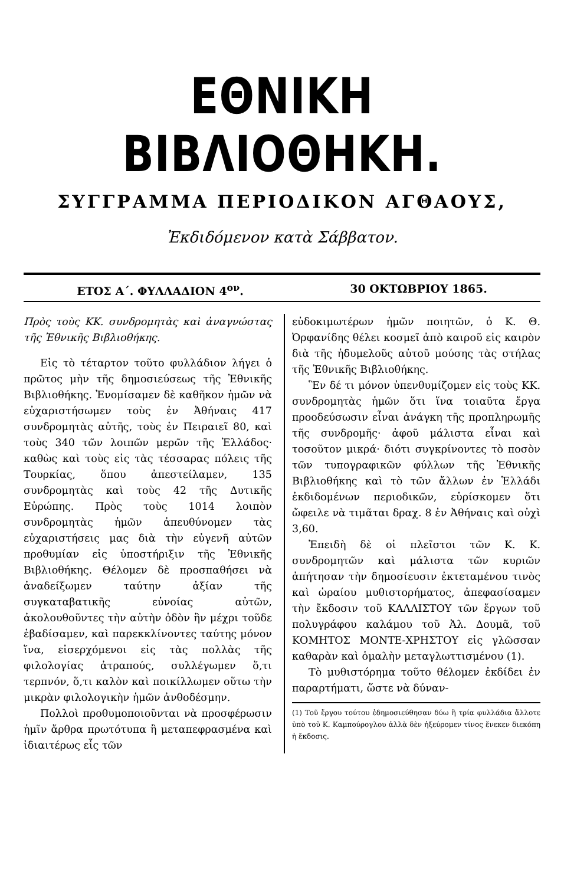ΕΘΝΙΚΗ ΒΙΒΛΙΟΘΗΚΗ.
ΣΥΓΓΡΑΜΜΑ ΠΕΡΙΟΔΙΚΟΝ ΑΓΘΑΟΥΣ,
Ἐκδιδόμενον κατὰ Σάββατον.
ΕΤΟΣ Α΄. ΦΥΛΛΑΔΙΟΝ 4<sup>ον</sup>. 30 ΟΚΤΩΒΡΙΟΥ 1865.
Πρὸς τοὺς ΚΚ. συνδρομητὰς καὶ ἀναγνώστας τῆς Ἐθνικῆς Βιβλιοθήκης.
Εἰς τὸ τέταρτον τοῦτο φυλλάδιον λήγει ὁ πρῶτος μὴν τῆς δημοσιεύσεως τῆς Ἐθνικῆς Βιβλιοθήκης. Ἐνομίσαμεν δὲ καθῆκον ἡμῶν νὰ εὐχαριστήσωμεν τοὺς ἐν Ἀθήναις 417 συνδρομητὰς αὐτῆς, τοὺς ἐν Πειραιεῖ 80, καὶ τοὺς 340 τῶν λοιπῶν μερῶν τῆς Ἑλλάδος· καθὼς καὶ τοὺς εἰς τὰς τέσσαρας πόλεις τῆς Τουρκίας, ὅπου ἀπεστείλαμεν, 135 συνδρομητὰς καὶ τοὺς 42 τῆς Δυτικῆς Εὐρώπης. Πρὸς τοὺς 1014 λοιπὸν συνδρομητὰς ἡμῶν ἀπευθύνομεν τὰς εὐχαριστήσεις μας διὰ τὴν εὐγενῆ αὐτῶν προθυμίαν εἰς ὑποστήριξιν τῆς Ἐθνικῆς Βιβλιοθήκης. Θέλομεν δὲ προσπαθήσει νὰ ἀναδείξωμεν ταύτην ἀξίαν τῆς συγκαταβατικῆς εὐνοίας αὐτῶν, ἀκολουθοῦντες τὴν αὐτὴν ὁδὸν ἣν μέχρι τοῦδε ἐβαδίσαμεν, καὶ παρεκκλίνοντες ταύτης μόνον ἵνα, εἰσερχόμενοι εἰς τὰς πολλὰς τῆς φιλολογίας ἀτραπούς, συλλέγωμεν ὅ,τι τερπνόν, ὅ,τι καλὸν καὶ ποικίλλωμεν οὕτω τὴν μικρὰν φιλολογικὴν ἡμῶν ἀνθοδέσμην.
Πολλοὶ προθυμοποιοῦνται νὰ προσφέρωσιν ἡμῖν ἄρθρα πρωτότυπα ἢ μεταπεφρασμένα καὶ ἰδιαιτέρως εἷς τῶν
εὐδοκιμωτέρων ἡμῶν ποιητῶν, ὁ Κ. Θ. Ὀρφανίδης θέλει κοσμεῖ ἀπὸ καιροῦ εἰς καιρὸν διὰ τῆς ἡδυμελοῦς αὐτοῦ μούσης τὰς στήλας τῆς Ἐθνικῆς Βιβλιοθήκης.
Ἓν δέ τι μόνον ὑπενθυμίζομεν εἰς τοὺς ΚΚ. συνδρομητὰς ἡμῶν ὅτι ἵνα τοιαῦτα ἔργα προοδεύσωσιν εἶναι ἀνάγκη τῆς προπληρωμῆς τῆς συνδρομῆς· ἀφοῦ μάλιστα εἶναι καὶ τοσοῦτον μικρά· διότι συγκρίνοντες τὸ ποσὸν τῶν τυπογραφικῶν φύλλων τῆς Ἐθνικῆς Βιβλιοθήκης καὶ τὸ τῶν ἄλλων ἐν Ἑλλάδι ἐκδιδομένων περιοδικῶν, εὑρίσκομεν ὅτι ὤφειλε νὰ τιμᾶται δραχ. 8 ἐν Ἀθήναις καὶ οὐχὶ 3,60.
Ἐπειδὴ δὲ οἱ πλεῖστοι τῶν Κ. Κ. συνδρομητῶν καὶ μάλιστα τῶν κυριῶν ἀπήτησαν τὴν δημοσίευσιν ἐκτεταμένου τινὸς καὶ ὡραίου μυθιστορήματος, ἀπεφασίσαμεν τὴν ἔκδοσιν τοῦ ΚΑΛΛΙΣΤΟΥ τῶν ἔργων τοῦ πολυγράφου καλάμου τοῦ Ἀλ. Δουμᾶ, τοῦ ΚΟΜΗΤΟΣ ΜΟΝΤΕ-ΧΡΗΣΤΟΥ εἰς γλῶσσαν καθαρὰν καὶ ὁμαλὴν μεταγλωττισμένου (1).
Τὸ μυθιστόρημα τοῦτο θέλομεν ἐκδίδει ἐν παραρτήματι, ὥστε νὰ δύναν-
(1) Τοῦ ἔργου τούτου ἐδημοσιεύθησαν δύω ἢ τρία φυλλάδια ἄλλοτε ὑπὸ τοῦ Κ. Καμπούρογλου ἀλλὰ δὲν ἠξεύρομεν τίνος ἕνεκεν διεκόπη ἡ ἔκδοσις.